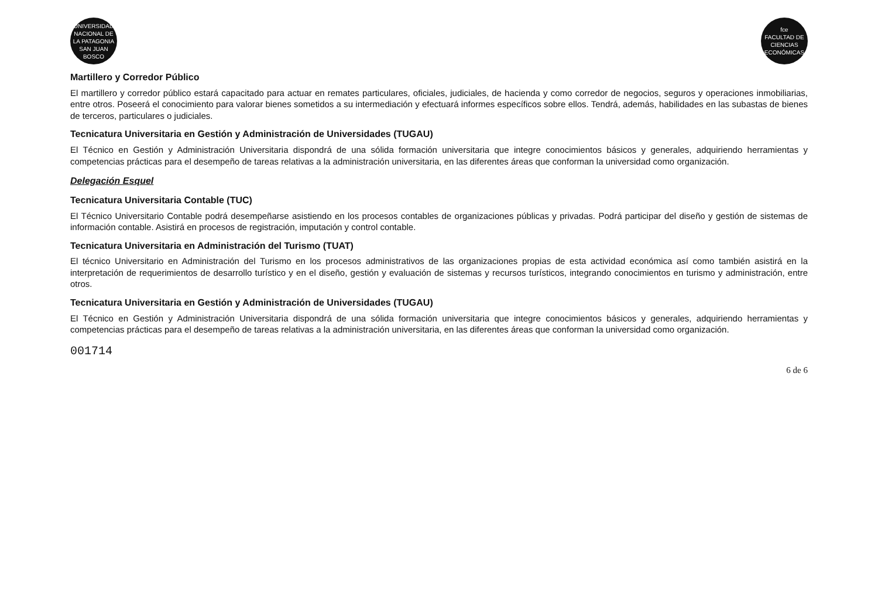UNIVERSIDAD NACIONAL DE LA PATAGONIA SAN JUAN BOSCO
fce
FACULTAD DE CIENCIAS ECONÓMICAS
Martillero y Corredor Público
El martillero y corredor público estará capacitado para actuar en remates particulares, oficiales, judiciales, de hacienda y como corredor de negocios, seguros y operaciones inmobiliarias, entre otros. Poseerá el conocimiento para valorar bienes sometidos a su intermediación y efectuará informes específicos sobre ellos. Tendrá, además, habilidades en las subastas de bienes de terceros, particulares o judiciales.
Tecnicatura Universitaria en Gestión y Administración de Universidades (TUGAU)
El Técnico en Gestión y Administración Universitaria dispondrá de una sólida formación universitaria que integre conocimientos básicos y generales, adquiriendo herramientas y competencias prácticas para el desempeño de tareas relativas a la administración universitaria, en las diferentes áreas que conforman la universidad como organización.
Delegación Esquel
Tecnicatura Universitaria Contable (TUC)
El Técnico Universitario Contable podrá desempeñarse asistiendo en los procesos contables de organizaciones públicas y privadas. Podrá participar del diseño y gestión de sistemas de información contable. Asistirá en procesos de registración, imputación y control contable.
Tecnicatura Universitaria en Administración del Turismo (TUAT)
El técnico Universitario en Administración del Turismo en los procesos administrativos de las organizaciones propias de esta actividad económica así como también asistirá en la interpretación de requerimientos de desarrollo turístico y en el diseño, gestión y evaluación de sistemas y recursos turísticos, integrando conocimientos en turismo y administración, entre otros.
Tecnicatura Universitaria en Gestión y Administración de Universidades (TUGAU)
El Técnico en Gestión y Administración Universitaria dispondrá de una sólida formación universitaria que integre conocimientos básicos y generales, adquiriendo herramientas y competencias prácticas para el desempeño de tareas relativas a la administración universitaria, en las diferentes áreas que conforman la universidad como organización.
001714
6 de 6